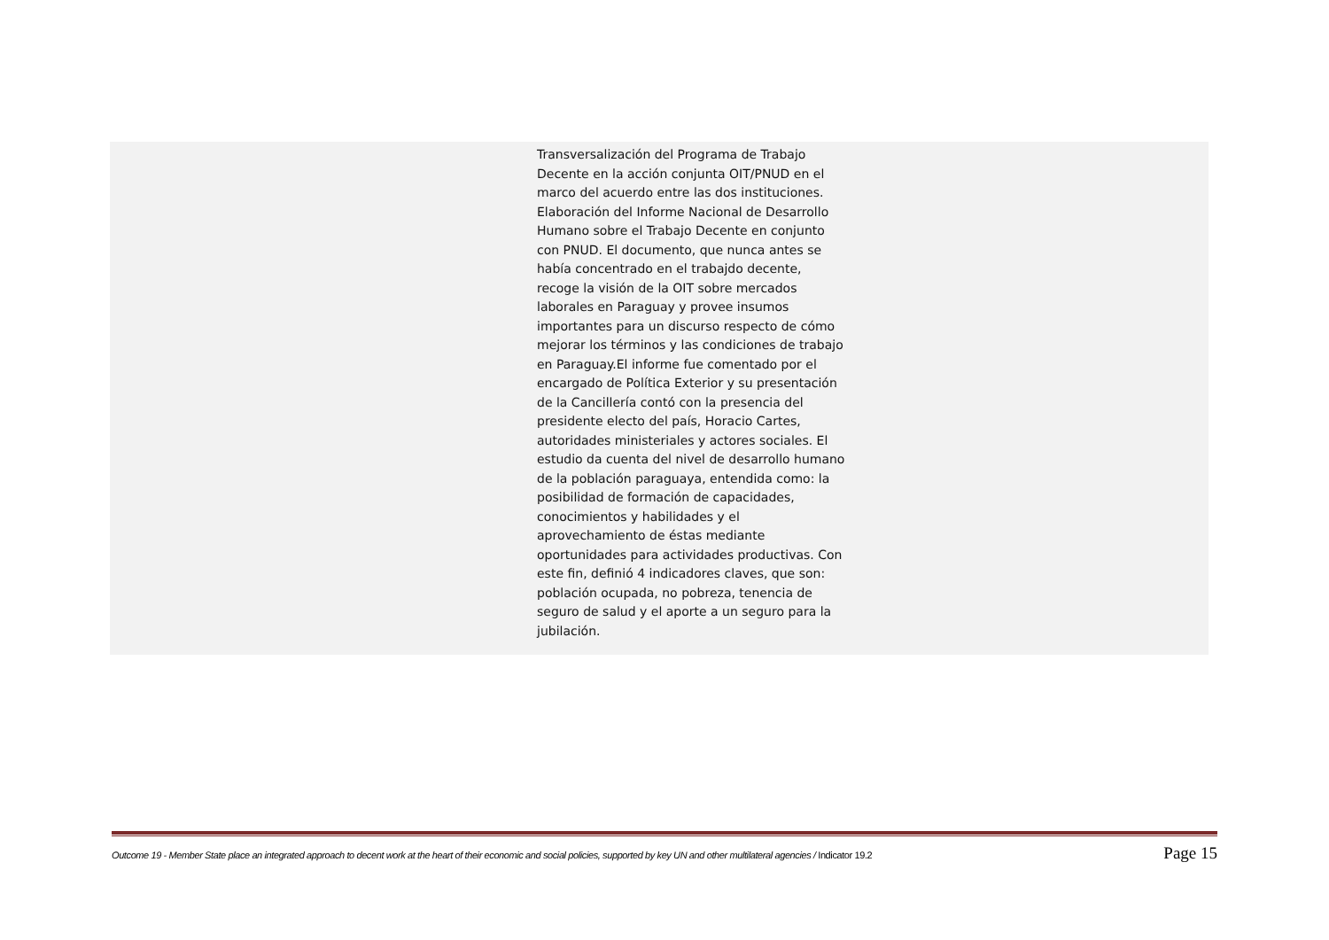| | Transversalización del Programa de Trabajo Decente en la acción conjunta OIT/PNUD en el marco del acuerdo entre las dos instituciones. Elaboración del Informe Nacional de Desarrollo Humano sobre el Trabajo Decente en conjunto con PNUD. El documento, que nunca antes se había concentrado en el trabajdo decente, recoge la visión de la OIT sobre mercados laborales en Paraguay y provee insumos importantes para un discurso respecto de cómo mejorar los términos y las condiciones de trabajo en Paraguay.El informe fue comentado por el encargado de Política Exterior y su presentación de la Cancillería contó con la presencia del presidente electo del país, Horacio Cartes, autoridades ministeriales y actores sociales. El estudio da cuenta del nivel de desarrollo humano de la población paraguaya, entendida como: la posibilidad de formación de capacidades, conocimientos y habilidades y el aprovechamiento de éstas mediante oportunidades para actividades productivas. Con este fin, definió 4 indicadores claves, que son: población ocupada, no pobreza, tenencia de seguro de salud y el aporte a un seguro para la jubilación. | |
Outcome 19 - Member State place an integrated approach to decent work at the heart of their economic and social policies, supported by key UN and other multilateral agencies / Indicator 19.2 Page 15